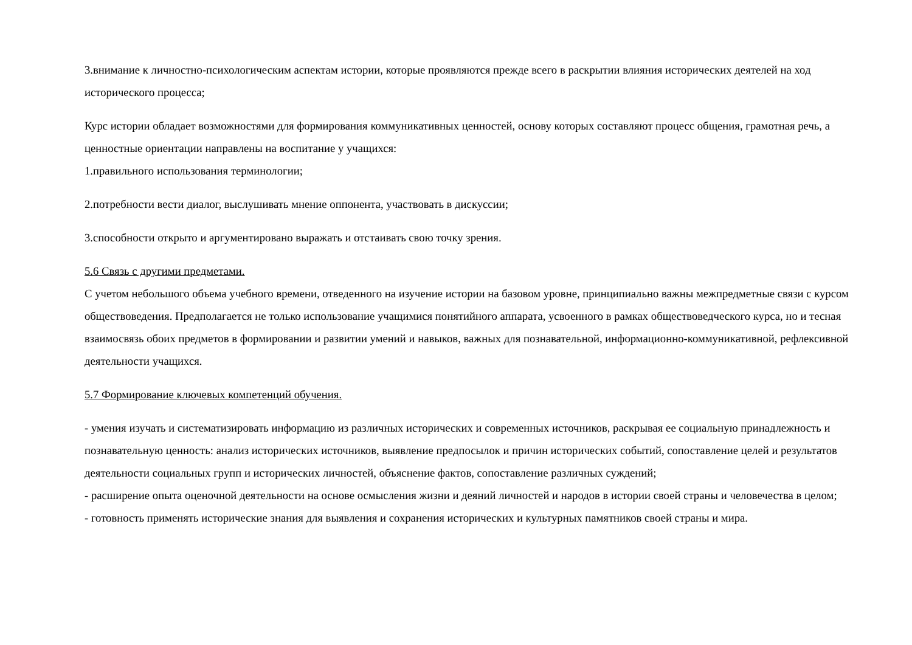3.внимание к личностно-психологическим аспектам истории, которые проявляются прежде всего в раскрытии влияния исторических деятелей на ход исторического процесса;
Курс истории обладает возможностями для формирования коммуникативных ценностей, основу которых составляют процесс общения, грамотная речь, а ценностные ориентации направлены на воспитание у учащихся:
1.правильного использования терминологии;
2.потребности вести диалог, выслушивать мнение оппонента, участвовать в дискуссии;
3.способности открыто и аргументировано выражать и отстаивать свою точку зрения.
5.6 Связь с другими предметами.
С учетом небольшого объема учебного времени, отведенного на изучение истории на базовом уровне, принципиально важны межпредметные связи с курсом обществоведения. Предполагается не только использование учащимися понятийного аппарата, усвоенного в рамках обществоведческого курса, но и тесная взаимосвязь обоих предметов в формировании и развитии умений и навыков, важных для познавательной, информационно-коммуникативной, рефлексивной деятельности учащихся.
5.7 Формирование ключевых компетенций обучения.
- умения изучать и систематизировать информацию из различных исторических и современных источников, раскрывая ее социальную принадлежность и познавательную ценность: анализ исторических источников, выявление предпосылок и причин исторических событий, сопоставление целей и результатов деятельности социальных групп и исторических личностей, объяснение фактов, сопоставление различных суждений;
- расширение опыта оценочной деятельности на основе осмысления жизни и деяний личностей и народов в истории своей страны и человечества в целом;
- готовность применять исторические знания для выявления и сохранения исторических и культурных памятников своей страны и мира.